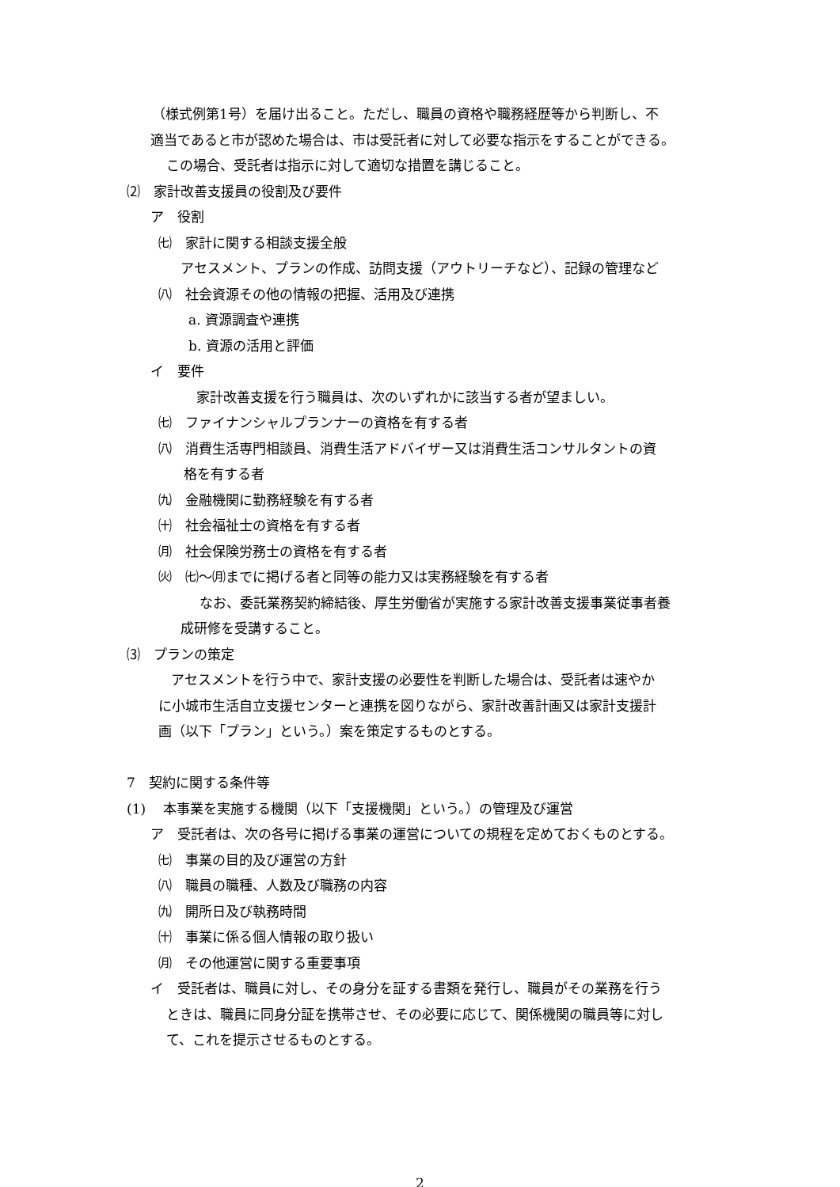（様式例第1号）を届け出ること。ただし、職員の資格や職務経歴等から判断し、不
適当であると市が認めた場合は、市は受託者に対して必要な指示をすることができる。
この場合、受託者は指示に対して適切な措置を講じること。
⑵　家計改善支援員の役割及び要件
ア　役割
㈦　家計に関する相談支援全般
アセスメント、プランの作成、訪問支援（アウトリーチなど）、記録の管理など
㈧　社会資源その他の情報の把握、活用及び連携
a. 資源調査や連携
b. 資源の活用と評価
イ　要件
家計改善支援を行う職員は、次のいずれかに該当する者が望ましい。
㈦　ファイナンシャルプランナーの資格を有する者
㈧　消費生活専門相談員、消費生活アドバイザー又は消費生活コンサルタントの資
格を有する者
㈨　金融機関に勤務経験を有する者
㈩　社会福祉士の資格を有する者
㈪　社会保険労務士の資格を有する者
㈫　㈦～㈪までに掲げる者と同等の能力又は実務経験を有する者
なお、委託業務契約締結後、厚生労働省が実施する家計改善支援事業従事者養
成研修を受講すること。
⑶　プランの策定
アセスメントを行う中で、家計支援の必要性を判断した場合は、受託者は速やか
に小城市生活自立支援センターと連携を図りながら、家計改善計画又は家計支援計
画（以下「プラン」という。）案を策定するものとする。
7　契約に関する条件等
(1)　 本事業を実施する機関（以下「支援機関」という。）の管理及び運営
ア　受託者は、次の各号に掲げる事業の運営についての規程を定めておくものとする。
㈦　事業の目的及び運営の方針
㈧　職員の職種、人数及び職務の内容
㈨　開所日及び執務時間
㈩　事業に係る個人情報の取り扱い
㈪　その他運営に関する重要事項
イ　受託者は、職員に対し、その身分を証する書類を発行し、職員がその業務を行う
ときは、職員に同身分証を携帯させ、その必要に応じて、関係機関の職員等に対し
て、これを提示させるものとする。
2